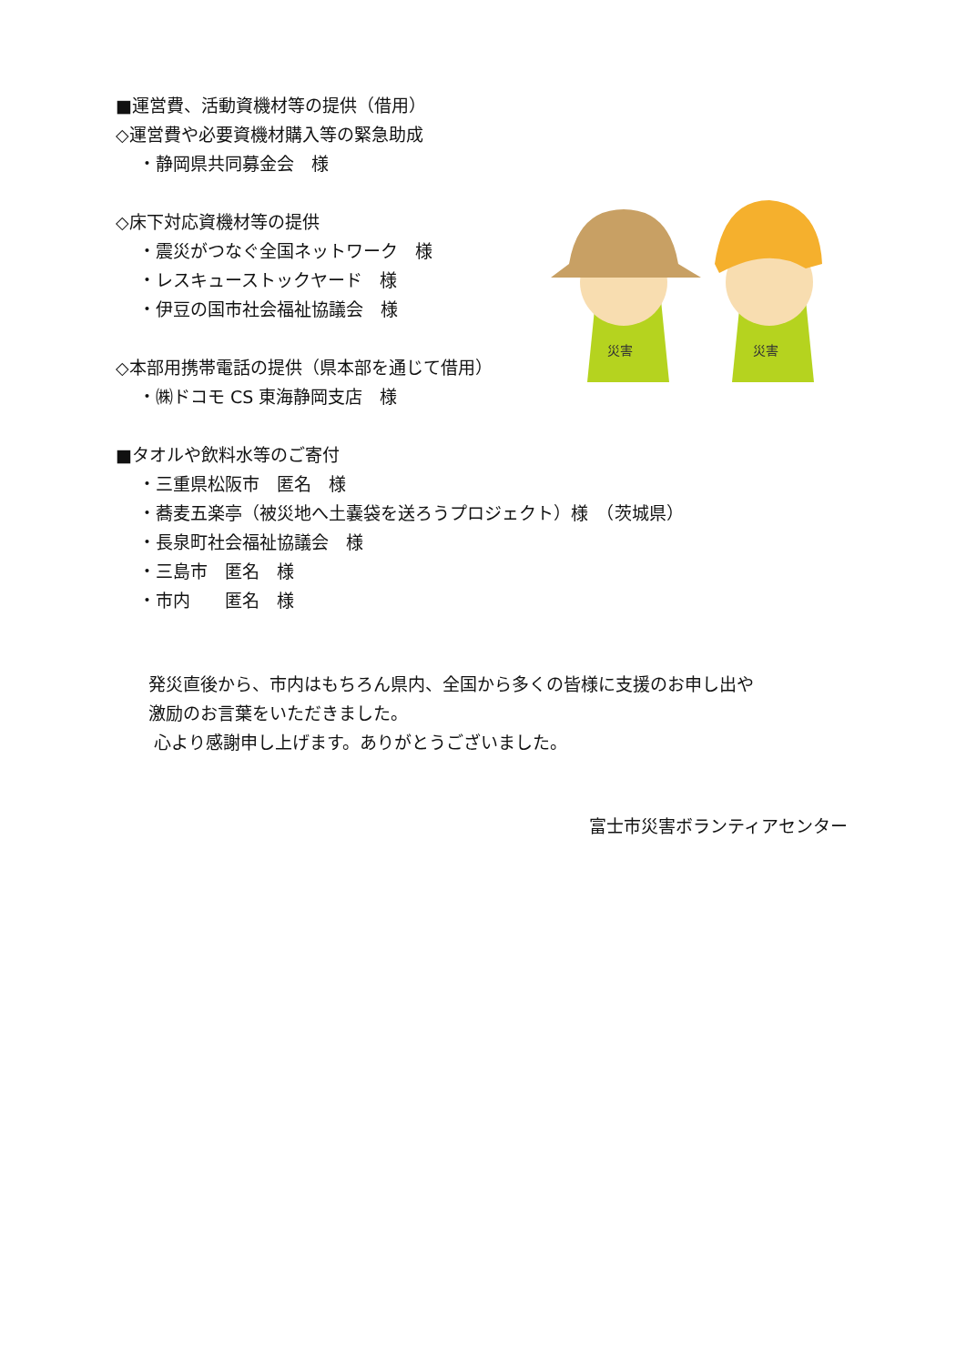災害
災害
■運営費、活動資機材等の提供（借用）
◇運営費や必要資機材購入等の緊急助成
・静岡県共同募金会　様
◇床下対応資機材等の提供
・震災がつなぐ全国ネットワーク　様
・レスキューストックヤード　様
・伊豆の国市社会福祉協議会　様
◇本部用携帯電話の提供（県本部を通じて借用）
・㈱ドコモ CS 東海静岡支店　様
■タオルや飲料水等のご寄付
・三重県松阪市　匿名　様
・蕎麦五楽亭（被災地へ土嚢袋を送ろうプロジェクト）様　（茨城県）
・長泉町社会福祉協議会　様
・三島市　匿名　様
・市内　　匿名　様
発災直後から、市内はもちろん県内、全国から多くの皆様に支援のお申し出や
激励のお言葉をいただきました。
心より感謝申し上げます。ありがとうございました。
富士市災害ボランティアセンター